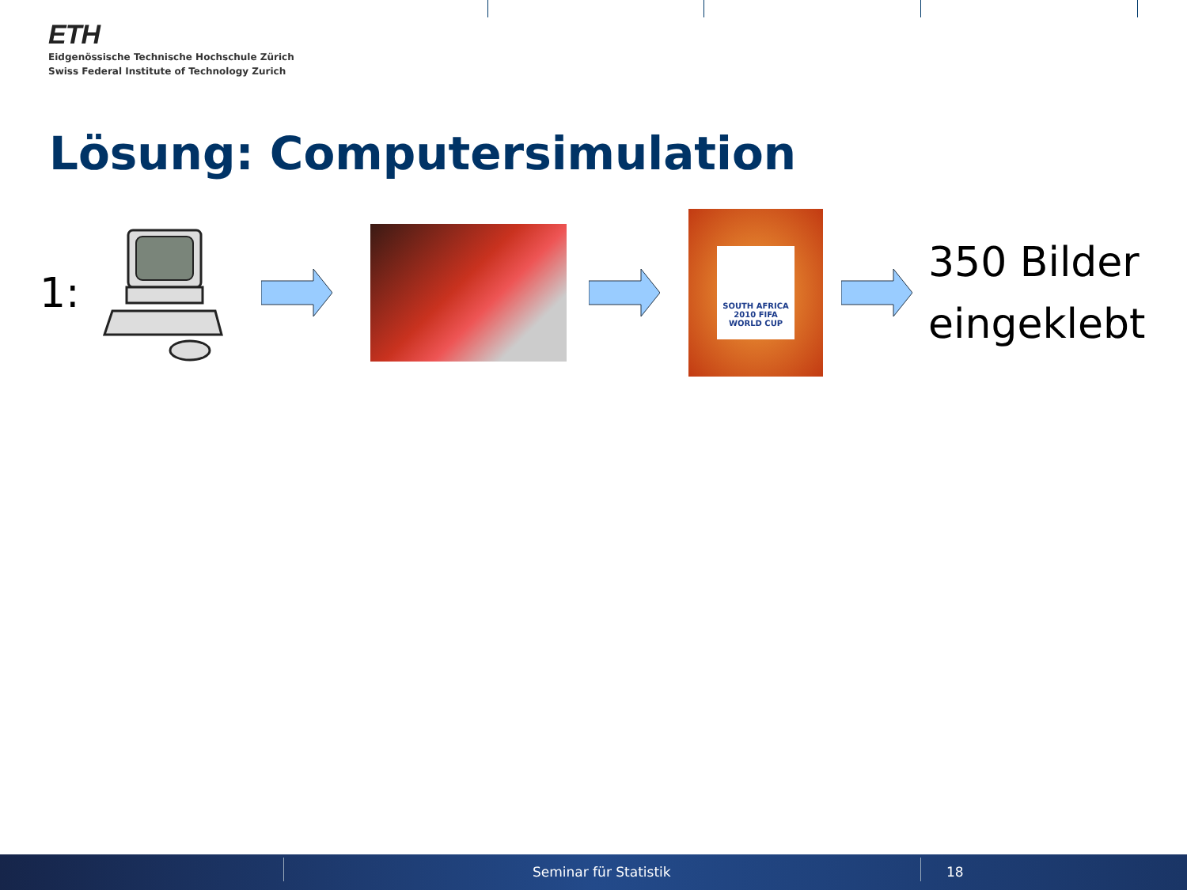ETH
Eidgenössische Technische Hochschule Zürich
Swiss Federal Institute of Technology Zurich
Lösung: Computersimulation
1:
SOUTH AFRICA 2010 FIFA WORLD CUP
350 Bilder
eingeklebt
Seminar für Statistik 18